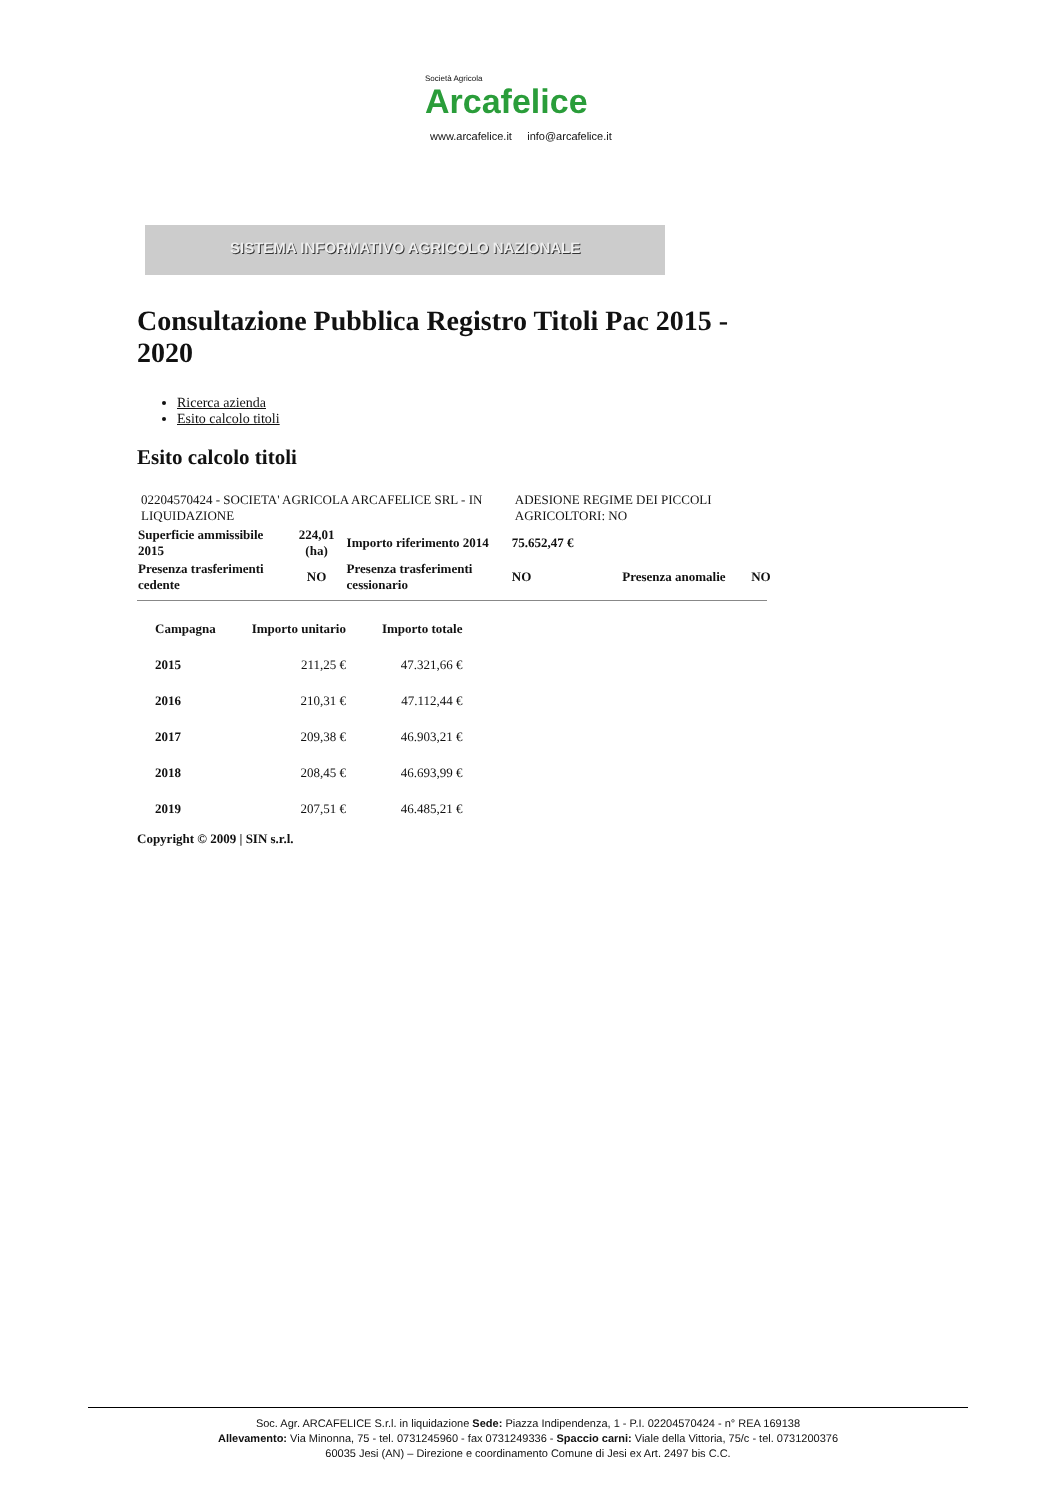Società Agricola
Arcafelice
www.arcafelice.it info@arcafelice.it
SISTEMA INFORMATIVO AGRICOLO NAZIONALE
Consultazione Pubblica Registro Titoli Pac 2015 - 2020
Ricerca azienda
Esito calcolo titoli
Esito calcolo titoli
| 02204570424 - SOCIETA' AGRICOLA ARCAFELICE SRL - IN LIQUIDAZIONE | | | ADESIONE REGIME DEI PICCOLI AGRICOLTORI: NO | | |
| Superficie ammissibile 2015 | 224,01 (ha) | Importo riferimento 2014 | 75.652,47 € | | |
| Presenza trasferimenti cedente | NO | Presenza trasferimenti cessionario | NO | Presenza anomalie | NO |
| Campagna | Importo unitario | Importo totale |
| --- | --- | --- |
| 2015 | 211,25 € | 47.321,66 € |
| 2016 | 210,31 € | 47.112,44 € |
| 2017 | 209,38 € | 46.903,21 € |
| 2018 | 208,45 € | 46.693,99 € |
| 2019 | 207,51 € | 46.485,21 € |
Copyright © 2009 | SIN s.r.l.
Soc. Agr. ARCAFELICE S.r.l. in liquidazione Sede: Piazza Indipendenza, 1 - P.I. 02204570424 - n° REA 169138
Allevamento: Via Minonna, 75 - tel. 0731245960 - fax 0731249336 - Spaccio carni: Viale della Vittoria, 75/c - tel. 0731200376
60035 Jesi (AN) – Direzione e coordinamento Comune di Jesi ex Art. 2497 bis C.C.